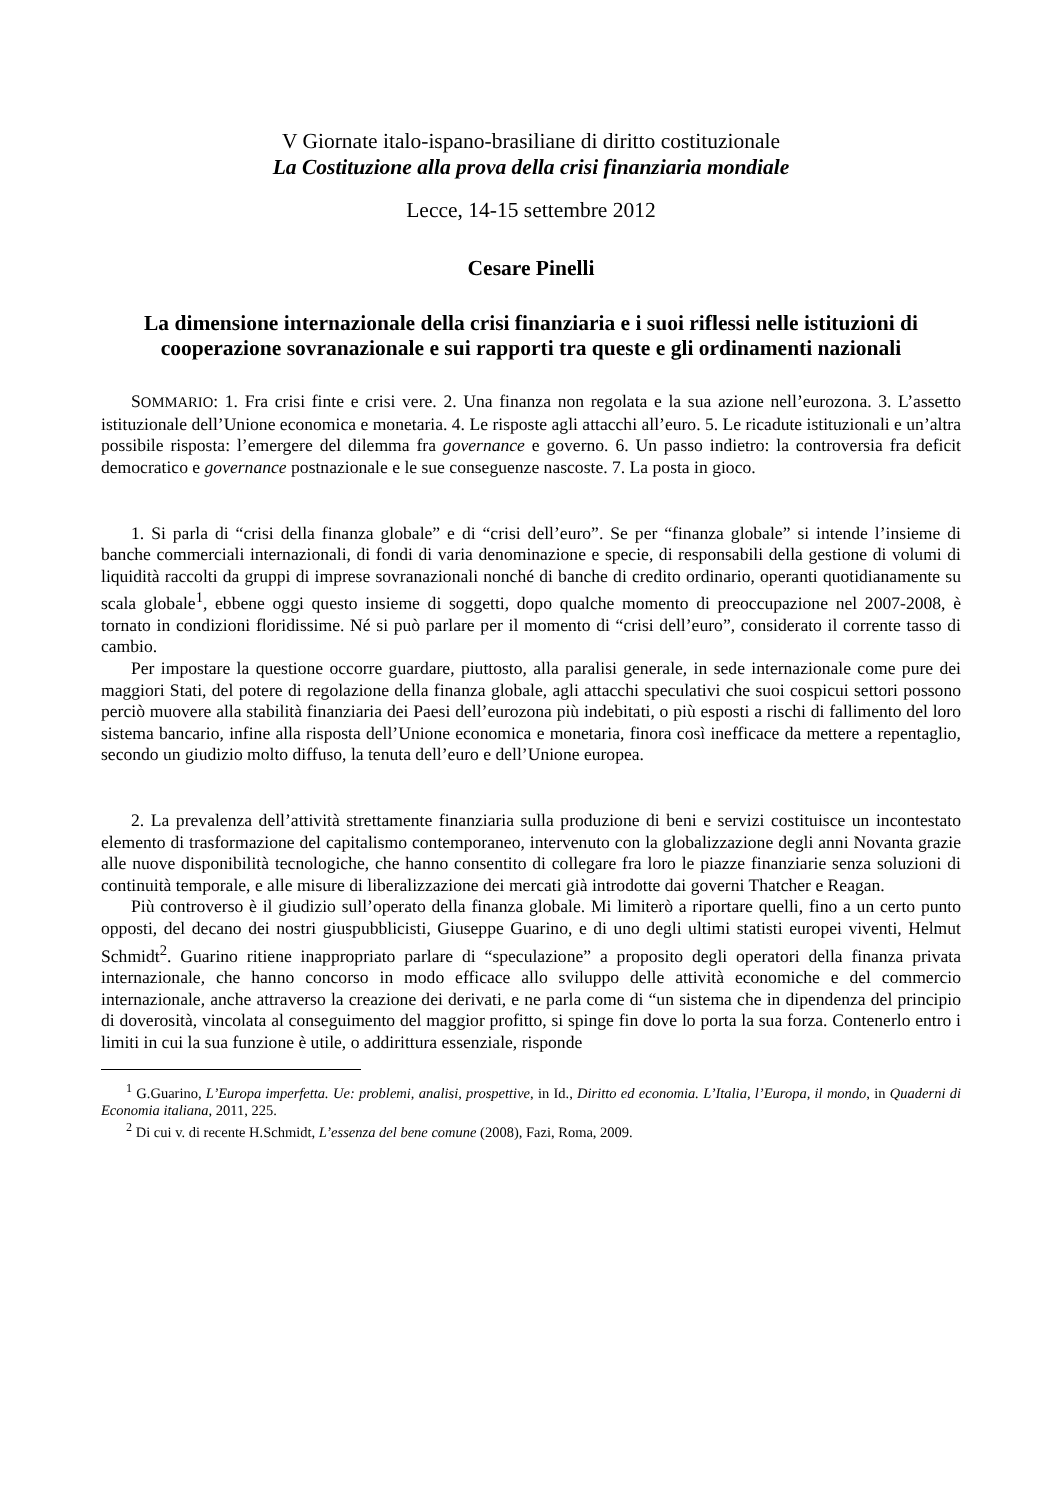V Giornate italo-ispano-brasiliane di diritto costituzionale
La Costituzione alla prova della crisi finanziaria mondiale
Lecce, 14-15 settembre 2012
Cesare Pinelli
La dimensione internazionale della crisi finanziaria e i suoi riflessi nelle istituzioni di cooperazione sovranazionale e sui rapporti tra queste e gli ordinamenti nazionali
SOMMARIO: 1. Fra crisi finte e crisi vere. 2. Una finanza non regolata e la sua azione nell’eurozona. 3. L’assetto istituzionale dell’Unione economica e monetaria. 4. Le risposte agli attacchi all’euro. 5. Le ricadute istituzionali e un’altra possibile risposta: l’emergere del dilemma fra governance e governo. 6. Un passo indietro: la controversia fra deficit democratico e governance postnazionale e le sue conseguenze nascoste. 7. La posta in gioco.
1. Si parla di “crisi della finanza globale” e di “crisi dell’euro”. Se per “finanza globale” si intende l’insieme di banche commerciali internazionali, di fondi di varia denominazione e specie, di responsabili della gestione di volumi di liquidità raccolti da gruppi di imprese sovranazionali nonché di banche di credito ordinario, operanti quotidianamente su scala globale<sup>1</sup>, ebbene oggi questo insieme di soggetti, dopo qualche momento di preoccupazione nel 2007-2008, è tornato in condizioni floridissime. Né si può parlare per il momento di “crisi dell’euro”, considerato il corrente tasso di cambio.
Per impostare la questione occorre guardare, piuttosto, alla paralisi generale, in sede internazionale come pure dei maggiori Stati, del potere di regolazione della finanza globale, agli attacchi speculativi che suoi cospicui settori possono perciò muovere alla stabilità finanziaria dei Paesi dell’eurozona più indebitati, o più esposti a rischi di fallimento del loro sistema bancario, infine alla risposta dell’Unione economica e monetaria, finora così inefficace da mettere a repentaglio, secondo un giudizio molto diffuso, la tenuta dell’euro e dell’Unione europea.
2. La prevalenza dell’attività strettamente finanziaria sulla produzione di beni e servizi costituisce un incontestato elemento di trasformazione del capitalismo contemporaneo, intervenuto con la globalizzazione degli anni Novanta grazie alle nuove disponibilità tecnologiche, che hanno consentito di collegare fra loro le piazze finanziarie senza soluzioni di continuità temporale, e alle misure di liberalizzazione dei mercati già introdotte dai governi Thatcher e Reagan.
Più controverso è il giudizio sull’operato della finanza globale. Mi limiterò a riportare quelli, fino a un certo punto opposti, del decano dei nostri giuspubblicisti, Giuseppe Guarino, e di uno degli ultimi statisti europei viventi, Helmut Schmidt<sup>2</sup>. Guarino ritiene inappropriato parlare di “speculazione” a proposito degli operatori della finanza privata internazionale, che hanno concorso in modo efficace allo sviluppo delle attività economiche e del commercio internazionale, anche attraverso la creazione dei derivati, e ne parla come di “un sistema che in dipendenza del principio di doverosità, vincolata al conseguimento del maggior profitto, si spinge fin dove lo porta la sua forza. Contenerlo entro i limiti in cui la sua funzione è utile, o addirittura essenziale, risponde
<sup>1</sup> G.Guarino, L’Europa imperfetta. Ue: problemi, analisi, prospettive, in Id., Diritto ed economia. L’Italia, l’Europa, il mondo, in Quaderni di Economia italiana, 2011, 225.
<sup>2</sup> Di cui v. di recente H.Schmidt, L’essenza del bene comune (2008), Fazi, Roma, 2009.